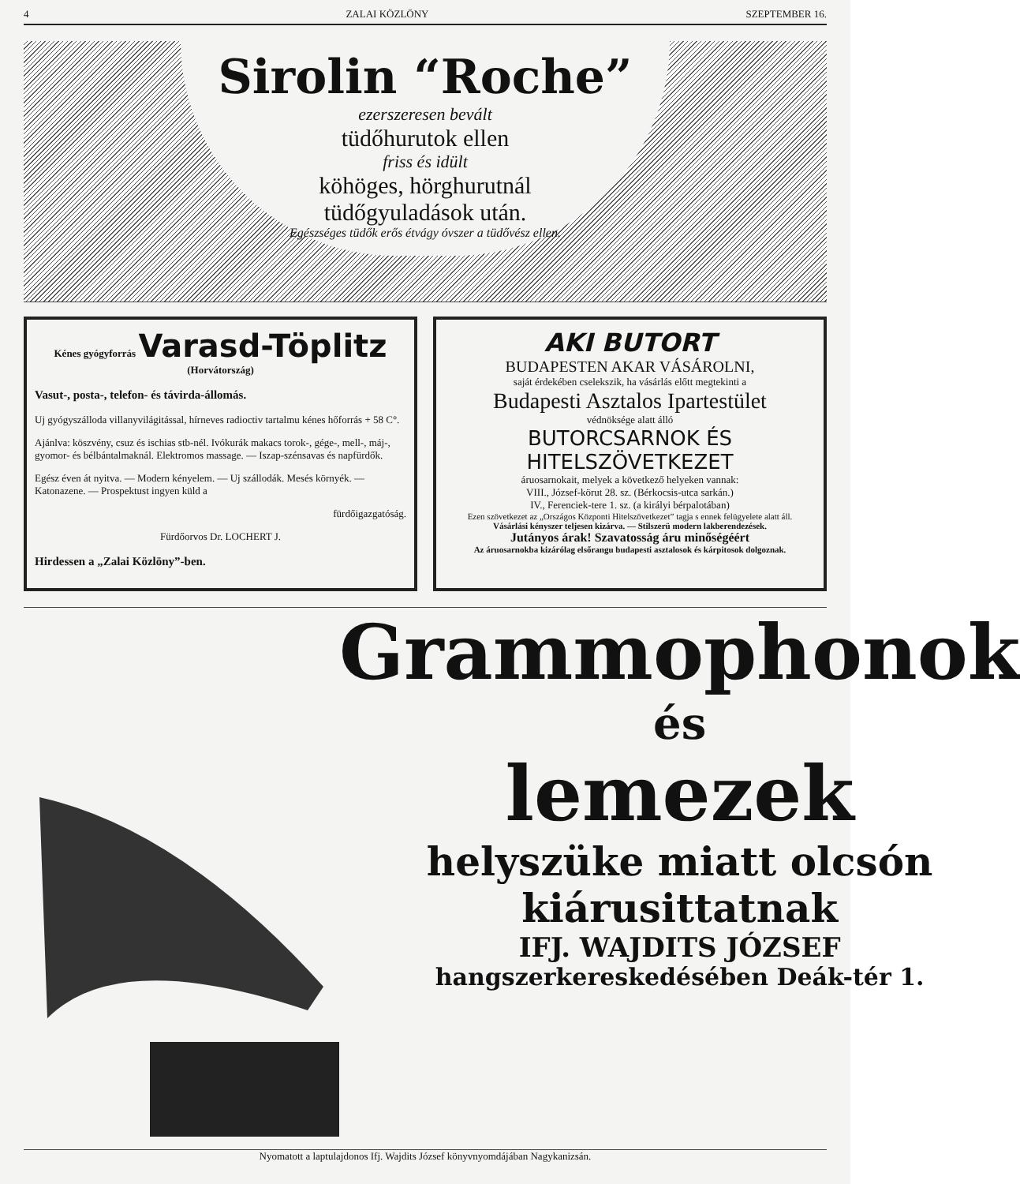4 ZALAI KÖZLÖNY SZEPTEMBER 16.
Sirolin “Roche”
ezerszeresen bevált
tüdőhurutok ellen
friss és idült
köhöges, hörghurutnál
tüdőgyuladások után.
Egészséges tüdők erős étvágy óvszer a tüdővész ellen.
Kénes gyógyforrás Varasd-Töplitz (Horvátország)
Vasut-, posta-, telefon- és távirda-állomás.
Uj gyógyszálloda villanyvilágitással, hírneves radioctiv tartalmu kénes hőforrás + 58 C°.
Ajánlva: köszvény, csuz és ischias stb-nél. Ivókurák makacs torok-, gége-, mell-, máj-, gyomor- és bélbántalmaknál. Elektromos massage. — Iszap-szénsavas és napfürdők.
Egész éven át nyitva. — Modern kényelem. — Uj szállodák. Mesés környék. — Katonazene. — Prospektust ingyen küld a
fürdőigazgatóság.
Fürdőorvos Dr. LOCHERT J.
Hirdessen a „Zalai Közlöny”-ben.
AKI BUTORT
BUDAPESTEN AKAR VÁSÁROLNI,
saját érdekében cselekszik, ha vásárlás előtt megtekinti a
Budapesti Asztalos Ipartestület
védnöksége alatt álló
BUTORCSARNOK ÉS HITELSZÖVETKEZET
áruosarnokait, melyek a következő helyeken vannak:
VIII., József-körut 28. sz. (Bérkocsis-utca sarkán.)
IV., Ferenciek-tere 1. sz. (a királyi bérpalotában)
Ezen szövetkezet az „Országos Központi Hitelszövetkezet” tagja s ennek felügyelete alatt áll.
Vásárlási kényszer teljesen kizárva. — Stilszerü modern lakberendezések.
Jutányos árak! Szavatosság áru minőségéért
Az áruosarnokba kizárólag elsőrangu budapesti asztalosok és kárpitosok dolgoznak.
Grammophonok
és
lemezek
helyszüke miatt olcsón
kiárusittatnak
IFJ. WAJDITS JÓZSEF
hangszerkereskedésében Deák-tér 1.
Nyomatott a laptulajdonos Ifj. Wajdits József könyvnyomdájában Nagykanizsán.